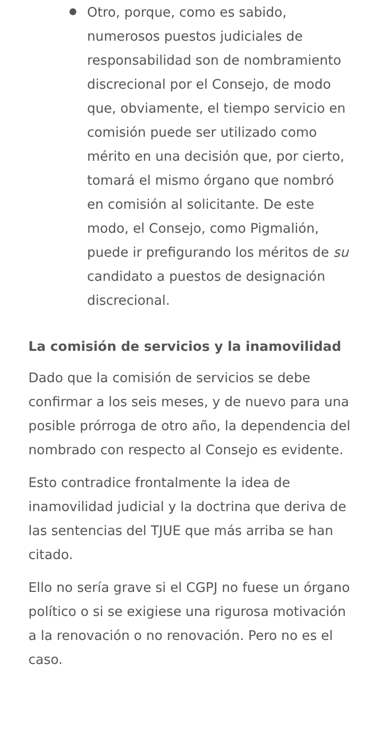Otro, porque, como es sabido, numerosos puestos judiciales de responsabilidad son de nombramiento discrecional por el Consejo, de modo que, obviamente, el tiempo servicio en comisión puede ser utilizado como mérito en una decisión que, por cierto, tomará el mismo órgano que nombró en comisión al solicitante. De este modo, el Consejo, como Pigmalión, puede ir prefigurando los méritos de su candidato a puestos de designación discrecional.
La comisión de servicios y la inamovilidad
Dado que la comisión de servicios se debe confirmar a los seis meses, y de nuevo para una posible prórroga de otro año, la dependencia del nombrado con respecto al Consejo es evidente.
Esto contradice frontalmente la idea de inamovilidad judicial y la doctrina que deriva de las sentencias del TJUE que más arriba se han citado.
Ello no sería grave si el CGPJ no fuese un órgano político o si se exigiese una rigurosa motivación a la renovación o no renovación. Pero no es el caso.